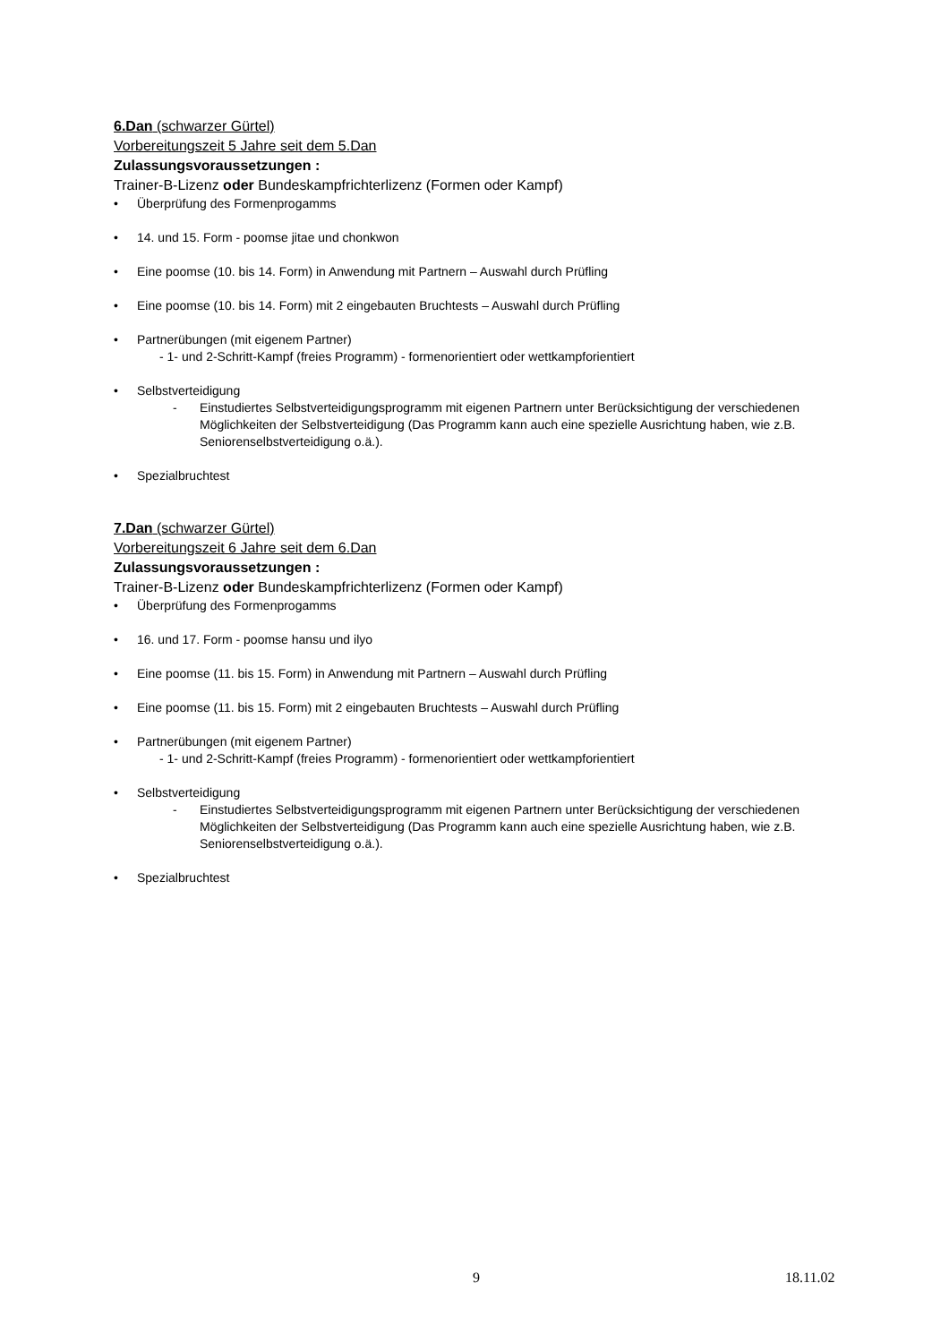6.Dan (schwarzer Gürtel)
Vorbereitungszeit 5 Jahre seit dem 5.Dan
Zulassungsvoraussetzungen :
Trainer-B-Lizenz oder Bundeskampfrichterlizenz (Formen oder Kampf)
• Überprüfung des Formenprogamms
• 14. und 15. Form - poomse jitae und chonkwon
• Eine poomse (10. bis 14. Form) in Anwendung mit Partnern – Auswahl durch Prüfling
• Eine poomse (10. bis 14. Form) mit 2 eingebauten Bruchtests – Auswahl durch Prüfling
• Partnerübungen (mit eigenem Partner)
- 1- und 2-Schritt-Kampf (freies Programm) - formenorientiert oder wettkampforientiert
• Selbstverteidigung
- Einstudiertes Selbstverteidigungsprogramm mit eigenen Partnern unter Berücksichtigung der verschiedenen Möglichkeiten der Selbstverteidigung (Das Programm kann auch eine spezielle Ausrichtung haben, wie z.B. Seniorenselbstverteidigung o.ä.).
• Spezialbruchtest
7.Dan (schwarzer Gürtel)
Vorbereitungszeit 6 Jahre seit dem 6.Dan
Zulassungsvoraussetzungen :
Trainer-B-Lizenz oder Bundeskampfrichterlizenz (Formen oder Kampf)
• Überprüfung des Formenprogamms
• 16. und 17. Form - poomse hansu und ilyo
• Eine poomse (11. bis 15. Form) in Anwendung mit Partnern – Auswahl durch Prüfling
• Eine poomse (11. bis 15. Form) mit 2 eingebauten Bruchtests – Auswahl durch Prüfling
• Partnerübungen (mit eigenem Partner)
- 1- und 2-Schritt-Kampf (freies Programm) - formenorientiert oder wettkampforientiert
• Selbstverteidigung
- Einstudiertes Selbstverteidigungsprogramm mit eigenen Partnern unter Berücksichtigung der verschiedenen Möglichkeiten der Selbstverteidigung (Das Programm kann auch eine spezielle Ausrichtung haben, wie z.B. Seniorenselbstverteidigung o.ä.).
• Spezialbruchtest
9 18.11.02